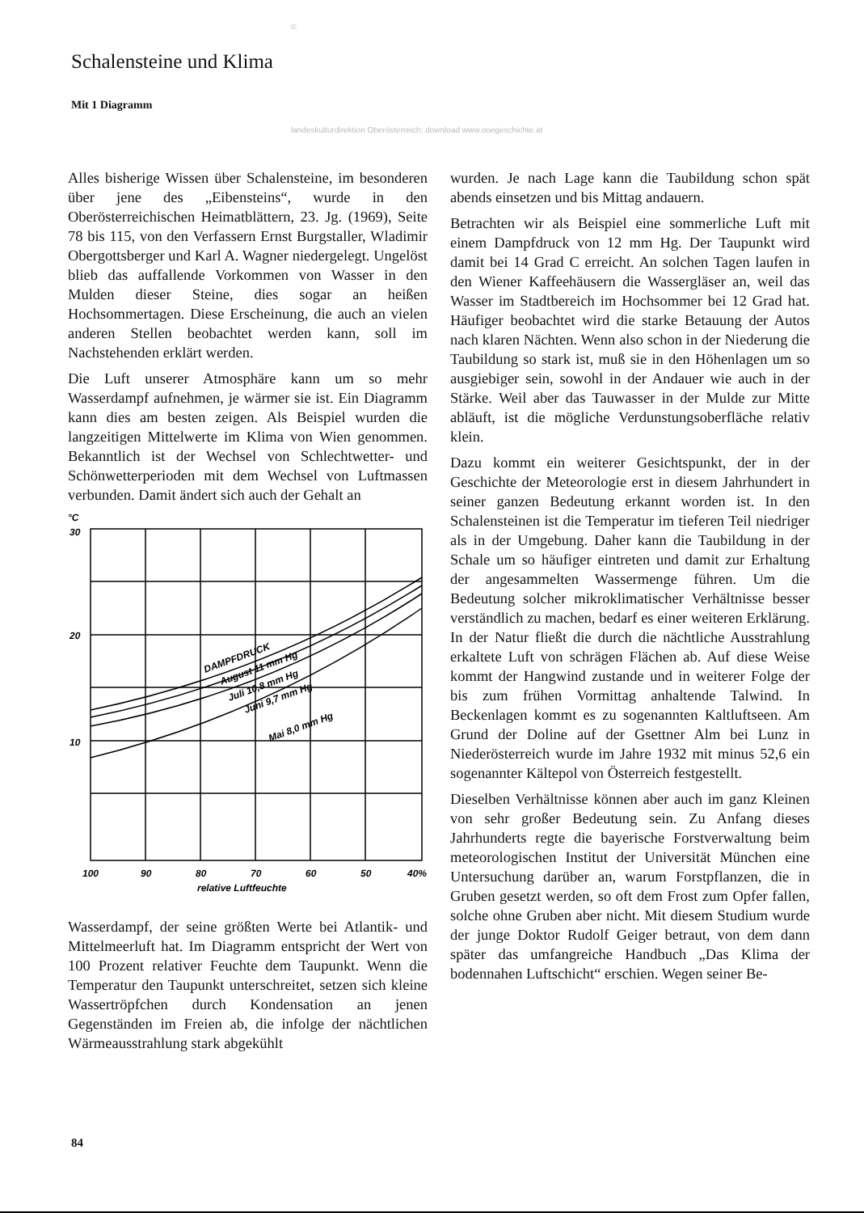©
Schalensteine und Klima
Mit 1 Diagramm
landeskulturdirektion Oberösterreich; download www.ooegeschichte.at
Alles bisherige Wissen über Schalensteine, im besonderen über jene des „Eibensteins“, wurde in den Oberösterreichischen Heimatblättern, 23. Jg. (1969), Seite 78 bis 115, von den Verfassern Ernst Burgstaller, Wladimir Obergottsberger und Karl A. Wagner niedergelegt. Ungelöst blieb das auffallende Vorkommen von Wasser in den Mulden dieser Steine, dies sogar an heißen Hochsommertagen. Diese Erscheinung, die auch an vielen anderen Stellen beobachtet werden kann, soll im Nachstehenden erklärt werden.
Die Luft unserer Atmosphäre kann um so mehr Wasserdampf aufnehmen, je wärmer sie ist. Ein Diagramm kann dies am besten zeigen. Als Beispiel wurden die langzeitigen Mittelwerte im Klima von Wien genommen. Bekanntlich ist der Wechsel von Schlechtwetter- und Schönwetterperioden mit dem Wechsel von Luftmassen verbunden. Damit ändert sich auch der Gehalt an
°C
30
20
10
DAMPFDRUCK
August 11 mm Hg
Juli 10,8 mm Hg
Juni 9,7 mm Hg
Mai 8,0 mm Hg
100
90
80
70
60
50
40%
relative Luftfeuchte
Wasserdampf, der seine größten Werte bei Atlantik- und Mittelmeerluft hat. Im Diagramm entspricht der Wert von 100 Prozent relativer Feuchte dem Taupunkt. Wenn die Temperatur den Taupunkt unterschreitet, setzen sich kleine Wassertröpfchen durch Kondensation an jenen Gegenständen im Freien ab, die infolge der nächtlichen Wärmeausstrahlung stark abgekühlt
wurden. Je nach Lage kann die Taubildung schon spät abends einsetzen und bis Mittag andauern.
Betrachten wir als Beispiel eine sommerliche Luft mit einem Dampfdruck von 12 mm Hg. Der Taupunkt wird damit bei 14 Grad C erreicht. An solchen Tagen laufen in den Wiener Kaffeehäusern die Wassergläser an, weil das Wasser im Stadtbereich im Hochsommer bei 12 Grad hat. Häufiger beobachtet wird die starke Betauung der Autos nach klaren Nächten. Wenn also schon in der Niederung die Taubildung so stark ist, muß sie in den Höhenlagen um so ausgiebiger sein, sowohl in der Andauer wie auch in der Stärke. Weil aber das Tauwasser in der Mulde zur Mitte abläuft, ist die mögliche Verdunstungsoberfläche relativ klein.
Dazu kommt ein weiterer Gesichtspunkt, der in der Geschichte der Meteorologie erst in diesem Jahrhundert in seiner ganzen Bedeutung erkannt worden ist. In den Schalensteinen ist die Temperatur im tieferen Teil niedriger als in der Umgebung. Daher kann die Taubildung in der Schale um so häufiger eintreten und damit zur Erhaltung der angesammelten Wassermenge führen. Um die Bedeutung solcher mikroklimatischer Verhältnisse besser verständlich zu machen, bedarf es einer weiteren Erklärung. In der Natur fließt die durch die nächtliche Ausstrahlung erkaltete Luft von schrägen Flächen ab. Auf diese Weise kommt der Hangwind zustande und in weiterer Folge der bis zum frühen Vormittag anhaltende Talwind. In Beckenlagen kommt es zu sogenannten Kaltluftseen. Am Grund der Doline auf der Gsettner Alm bei Lunz in Niederösterreich wurde im Jahre 1932 mit minus 52,6 ein sogenannter Kältepol von Österreich festgestellt.
Dieselben Verhältnisse können aber auch im ganz Kleinen von sehr großer Bedeutung sein. Zu Anfang dieses Jahrhunderts regte die bayerische Forstverwaltung beim meteorologischen Institut der Universität München eine Untersuchung darüber an, warum Forstpflanzen, die in Gruben gesetzt werden, so oft dem Frost zum Opfer fallen, solche ohne Gruben aber nicht. Mit diesem Studium wurde der junge Doktor Rudolf Geiger betraut, von dem dann später das umfangreiche Handbuch „Das Klima der bodennahen Luftschicht“ erschien. Wegen seiner Be-
84